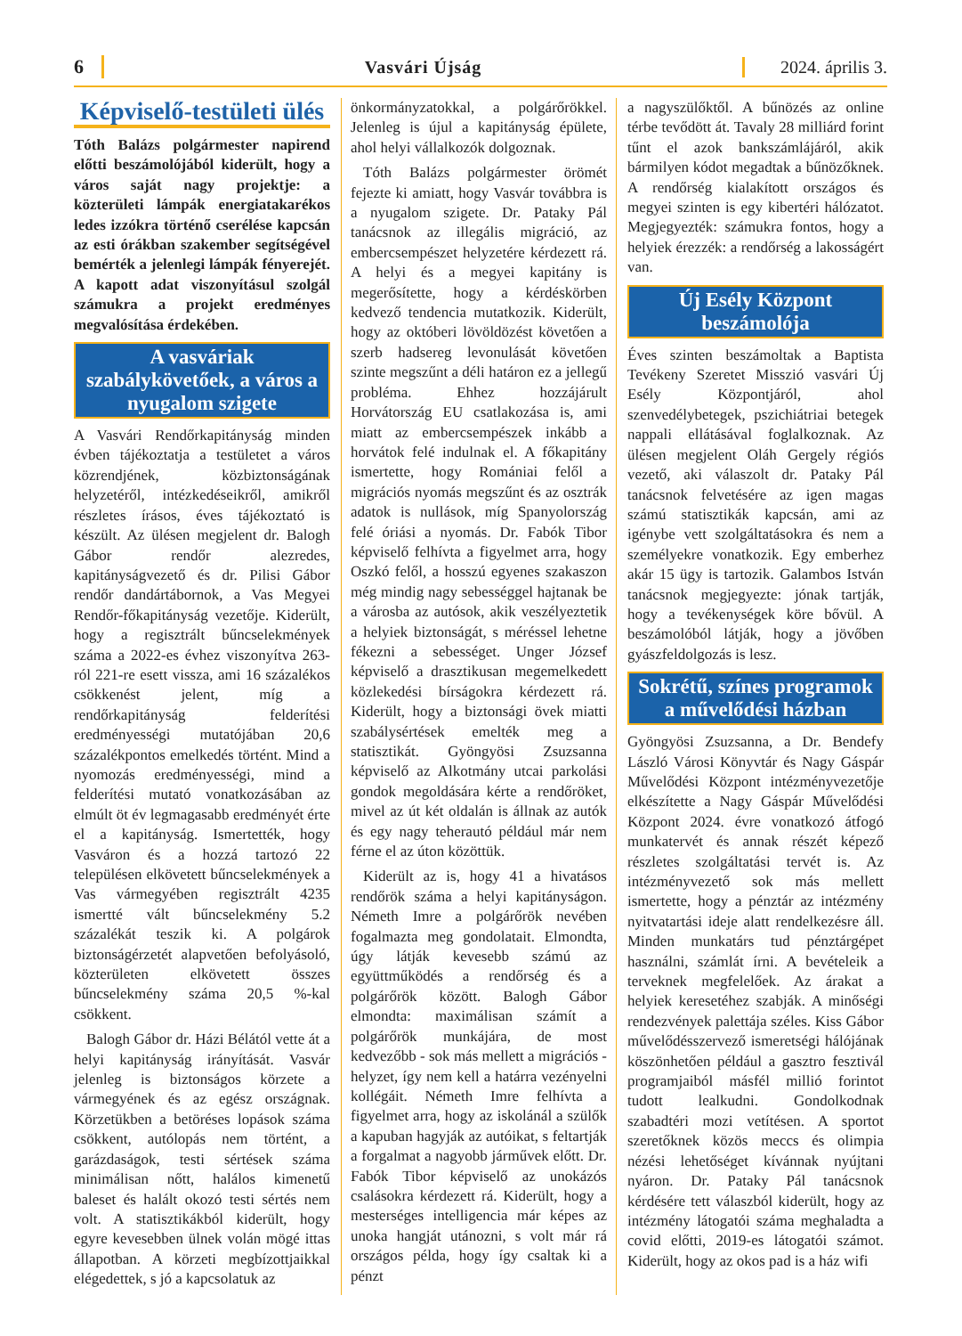6 Vasvári Újság 2024. április 3.
Képviselő-testületi ülés
Tóth Balázs polgármester napirend előtti beszámolójából kiderült, hogy a város saját nagy projektje: a közterületi lámpák energiatakarékos ledes izzókra történő cserélése kapcsán az esti órákban szakember segítségével bemérték a jelenlegi lámpák fényerejét. A kapott adat viszonyításul szolgál számukra a projekt eredményes megvalósítása érdekében.
A vasváriak szabálykövetőek, a város a nyugalom szigete
A Vasvári Rendőrkapitányság minden évben tájékoztatja a testületet a város közrendjének, közbiztonságának helyzetéről, intézkedéseikről, amikről részletes írásos, éves tájékoztató is készült. Az ülésen megjelent dr. Balogh Gábor rendőr alezredes, kapitányságvezető és dr. Pilisi Gábor rendőr dandártábornok, a Vas Megyei Rendőr-főkapitányság vezetője. Kiderült, hogy a regisztrált bűncselekmények száma a 2022-es évhez viszonyítva 263-ról 221-re esett vissza, ami 16 százalékos csökkenést jelent, míg a rendőrkapitányság felderítési eredményességi mutatójában 20,6 százalékpontos emelkedés történt. Mind a nyomozás eredményességi, mind a felderítési mutató vonatkozásában az elmúlt öt év legmagasabb eredményét érte el a kapitányság. Ismertették, hogy Vasváron és a hozzá tartozó 22 településen elkövetett bűncselekmények a Vas vármegyében regisztrált 4235 ismertté vált bűncselekmény 5.2 százalékát teszik ki. A polgárok biztonságérzetét alapvetően befolyásoló, közterületen elkövetett összes bűncselekmény száma 20,5 %-kal csökkent.
Balogh Gábor dr. Házi Bélától vette át a helyi kapitányság irányítását. Vasvár jelenleg is biztonságos körzete a vármegyének és az egész országnak. Körzetükben a betöréses lopások száma csökkent, autólopás nem történt, a garázdaságok, testi sértések száma minimálisan nőtt, halálos kimenetű baleset és halált okozó testi sértés nem volt. A statisztikákból kiderült, hogy egyre kevesebben ülnek volán mögé ittas állapotban. A körzeti megbízottjaikkal elégedettek, s jó a kapcsolatuk az
önkormányzatokkal, a polgárőrökkel. Jelenleg is újul a kapitányság épülete, ahol helyi vállalkozók dolgoznak.
Tóth Balázs polgármester örömét fejezte ki amiatt, hogy Vasvár továbbra is a nyugalom szigete. Dr. Pataky Pál tanácsnok az illegális migráció, az embercsempészet helyzetére kérdezett rá. A helyi és a megyei kapitány is megerősítette, hogy a kérdéskörben kedvező tendencia mutatkozik. Kiderült, hogy az októberi lövöldözést követően a szerb hadsereg levonulását követően szinte megszűnt a déli határon ez a jellegű probléma. Ehhez hozzájárult Horvátország EU csatlakozása is, ami miatt az embercsempészek inkább a horvátok felé indulnak el. A főkapitány ismertette, hogy Romániai felől a migrációs nyomás megszűnt és az osztrák adatok is nullások, míg Spanyolország felé óriási a nyomás. Dr. Fabók Tibor képviselő felhívta a figyelmet arra, hogy Oszkó felől, a hosszú egyenes szakaszon még mindig nagy sebességgel hajtanak be a városba az autósok, akik veszélyeztetik a helyiek biztonságát, s méréssel lehetne fékezni a sebességet. Unger József képviselő a drasztikusan megemelkedett közlekedési bírságokra kérdezett rá. Kiderült, hogy a biztonsági övek miatti szabálysértések emelték meg a statisztikát. Gyöngyösi Zsuzsanna képviselő az Alkotmány utcai parkolási gondok megoldására kérte a rendőröket, mivel az út két oldalán is állnak az autók és egy nagy teherautó például már nem férne el az úton közöttük.
Kiderült az is, hogy 41 a hivatásos rendőrök száma a helyi kapitányságon. Németh Imre a polgárőrök nevében fogalmazta meg gondolatait. Elmondta, úgy látják kevesebb számú az együttműködés a rendőrség és a polgárőrök között. Balogh Gábor elmondta: maximálisan számít a polgárőrök munkájára, de most kedvezőbb - sok más mellett a migrációs - helyzet, így nem kell a határra vezényelni kollégáit. Németh Imre felhívta a figyelmet arra, hogy az iskolánál a szülők a kapuban hagyják az autóikat, s feltartják a forgalmat a nagyobb járművek előtt. Dr. Fabók Tibor képviselő az unokázós csalásokra kérdezett rá. Kiderült, hogy a mesterséges intelligencia már képes az unoka hangját utánozni, s volt már rá országos példa, hogy így csaltak ki a pénzt
a nagyszülőktől. A bűnözés az online térbe tevődött át. Tavaly 28 milliárd forint tűnt el azok bankszámlájáról, akik bármilyen kódot megadtak a bűnözőknek. A rendőrség kialakított országos és megyei szinten is egy kibertéri hálózatot. Megjegyezték: számukra fontos, hogy a helyiek érezzék: a rendőrség a lakosságért van.
Új Esély Központ beszámolója
Éves szinten beszámoltak a Baptista Tevékeny Szeretet Misszió vasvári Új Esély Központjáról, ahol szenvedélybetegek, pszichiátriai betegek nappali ellátásával foglalkoznak. Az ülésen megjelent Oláh Gergely régiós vezető, aki válaszolt dr. Pataky Pál tanácsnok felvetésére az igen magas számú statisztikák kapcsán, ami az igénybe vett szolgáltatásokra és nem a személyekre vonatkozik. Egy emberhez akár 15 ügy is tartozik. Galambos István tanácsnok megjegyezte: jónak tartják, hogy a tevékenységek köre bővül. A beszámolóból látják, hogy a jövőben gyászfeldolgozás is lesz.
Sokrétű, színes programok a művelődési házban
Gyöngyösi Zsuzsanna, a Dr. Bendefy László Városi Könyvtár és Nagy Gáspár Művelődési Központ intézményvezetője elkészítette a Nagy Gáspár Művelődési Központ 2024. évre vonatkozó átfogó munkatervét és annak részét képező részletes szolgáltatási tervét is. Az intézményvezető sok más mellett ismertette, hogy a pénztár az intézmény nyitvatartási ideje alatt rendelkezésre áll. Minden munkatárs tud pénztárgépet használni, számlát írni. A bevételeik a terveknek megfelelőek. Az árakat a helyiek keresetéhez szabják. A minőségi rendezvények palettája széles. Kiss Gábor művelődésszervező ismeretségi hálójának köszönhetően például a gasztro fesztivál programjaiból másfél millió forintot tudott lealkudni. Gondolkodnak szabadtéri mozi vetítésen. A sportot szeretőknek közös meccs és olimpia nézési lehetőséget kívánnak nyújtani nyáron. Dr. Pataky Pál tanácsnok kérdésére tett válaszból kiderült, hogy az intézmény látogatói száma meghaladta a covid előtti, 2019-es látogatói számot. Kiderült, hogy az okos pad is a ház wifi